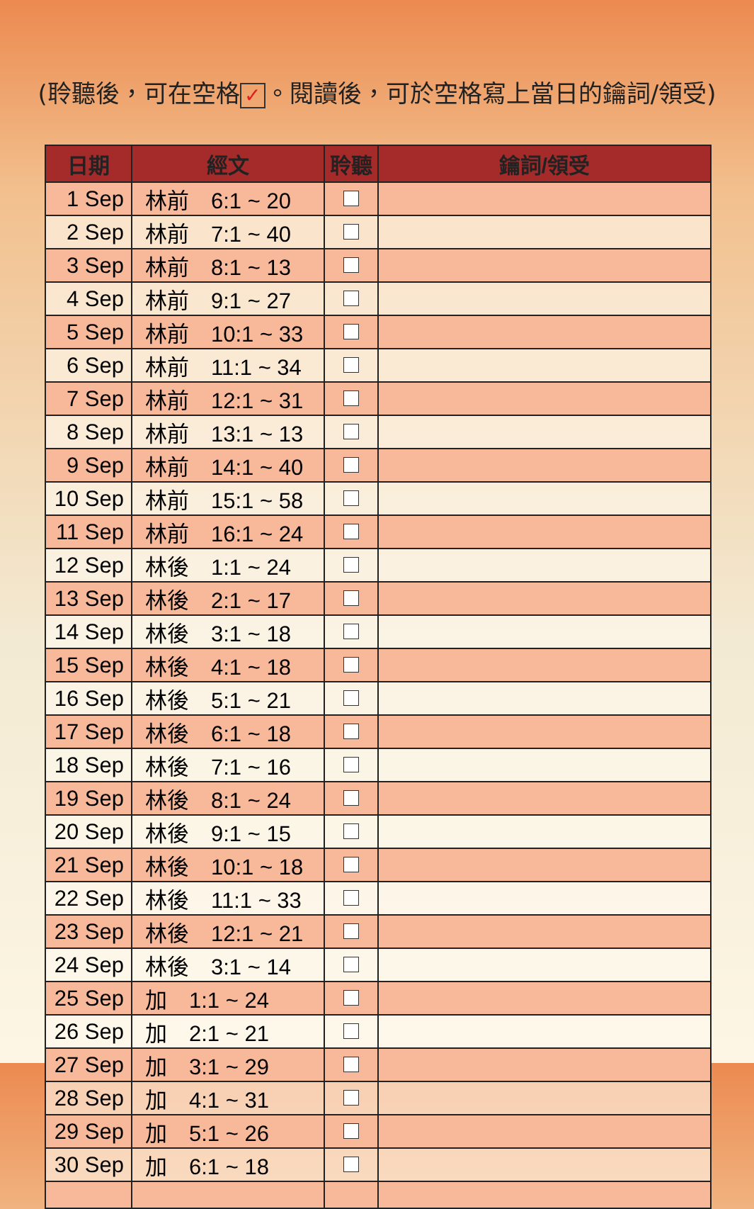(聆聽後，可在空格 ✓ 。閱讀後，可於空格寫上當日的鑰詞/領受)
| 日期 | 經文 | 聆聽 | 鑰詞/領受 |
| --- | --- | --- | --- |
| 1 Sep | 林前 6:1 ~ 20 | | |
| 2 Sep | 林前 7:1 ~ 40 | | |
| 3 Sep | 林前 8:1 ~ 13 | | |
| 4 Sep | 林前 9:1 ~ 27 | | |
| 5 Sep | 林前 10:1 ~ 33 | | |
| 6 Sep | 林前 11:1 ~ 34 | | |
| 7 Sep | 林前 12:1 ~ 31 | | |
| 8 Sep | 林前 13:1 ~ 13 | | |
| 9 Sep | 林前 14:1 ~ 40 | | |
| 10 Sep | 林前 15:1 ~ 58 | | |
| 11 Sep | 林前 16:1 ~ 24 | | |
| 12 Sep | 林後 1:1 ~ 24 | | |
| 13 Sep | 林後 2:1 ~ 17 | | |
| 14 Sep | 林後 3:1 ~ 18 | | |
| 15 Sep | 林後 4:1 ~ 18 | | |
| 16 Sep | 林後 5:1 ~ 21 | | |
| 17 Sep | 林後 6:1 ~ 18 | | |
| 18 Sep | 林後 7:1 ~ 16 | | |
| 19 Sep | 林後 8:1 ~ 24 | | |
| 20 Sep | 林後 9:1 ~ 15 | | |
| 21 Sep | 林後 10:1 ~ 18 | | |
| 22 Sep | 林後 11:1 ~ 33 | | |
| 23 Sep | 林後 12:1 ~ 21 | | |
| 24 Sep | 林後 3:1 ~ 14 | | |
| 25 Sep | 加 1:1 ~ 24 | | |
| 26 Sep | 加 2:1 ~ 21 | | |
| 27 Sep | 加 3:1 ~ 29 | | |
| 28 Sep | 加 4:1 ~ 31 | | |
| 29 Sep | 加 5:1 ~ 26 | | |
| 30 Sep | 加 6:1 ~ 18 | | |